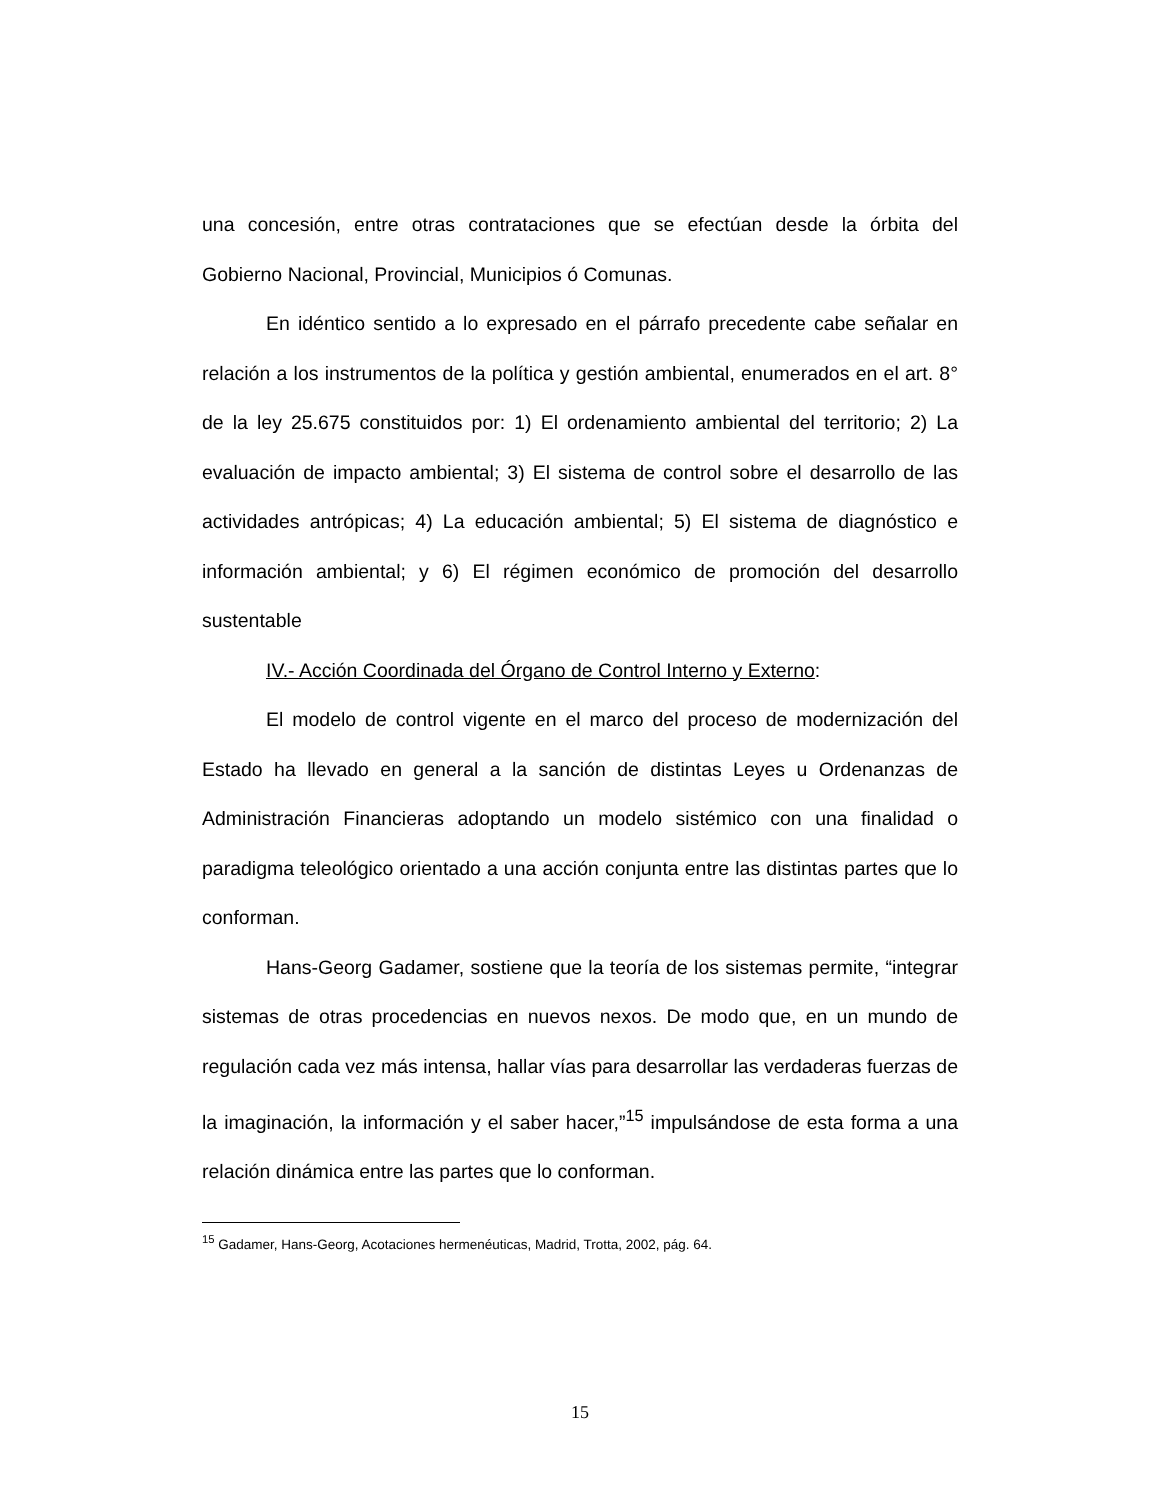una concesión, entre otras contrataciones que se efectúan desde la órbita del Gobierno Nacional, Provincial, Municipios ó Comunas.
En idéntico sentido a lo expresado en el párrafo precedente cabe señalar en relación a los instrumentos de la política y gestión ambiental, enumerados en el art. 8° de la ley 25.675 constituidos por: 1) El ordenamiento ambiental del territorio; 2) La evaluación de impacto ambiental; 3) El sistema de control sobre el desarrollo de las actividades antrópicas; 4) La educación ambiental; 5) El sistema de diagnóstico e información ambiental; y 6) El régimen económico de promoción del desarrollo sustentable
IV.- Acción Coordinada del Órgano de Control Interno y Externo:
El modelo de control vigente en el marco del proceso de modernización del Estado ha llevado en general a la sanción de distintas Leyes u Ordenanzas de Administración Financieras adoptando un modelo sistémico con una finalidad o paradigma teleológico orientado a una acción conjunta entre las distintas partes que lo conforman.
Hans-Georg Gadamer, sostiene que la teoría de los sistemas permite, “integrar sistemas de otras procedencias en nuevos nexos. De modo que, en un mundo de regulación cada vez más intensa, hallar vías para desarrollar las verdaderas fuerzas de la imaginación, la información y el saber hacer,”<sup>15</sup> impulsándose de esta forma a una relación dinámica entre las partes que lo conforman.
<sup>15</sup> Gadamer, Hans-Georg, Acotaciones hermenéuticas, Madrid, Trotta, 2002, pág. 64.
15